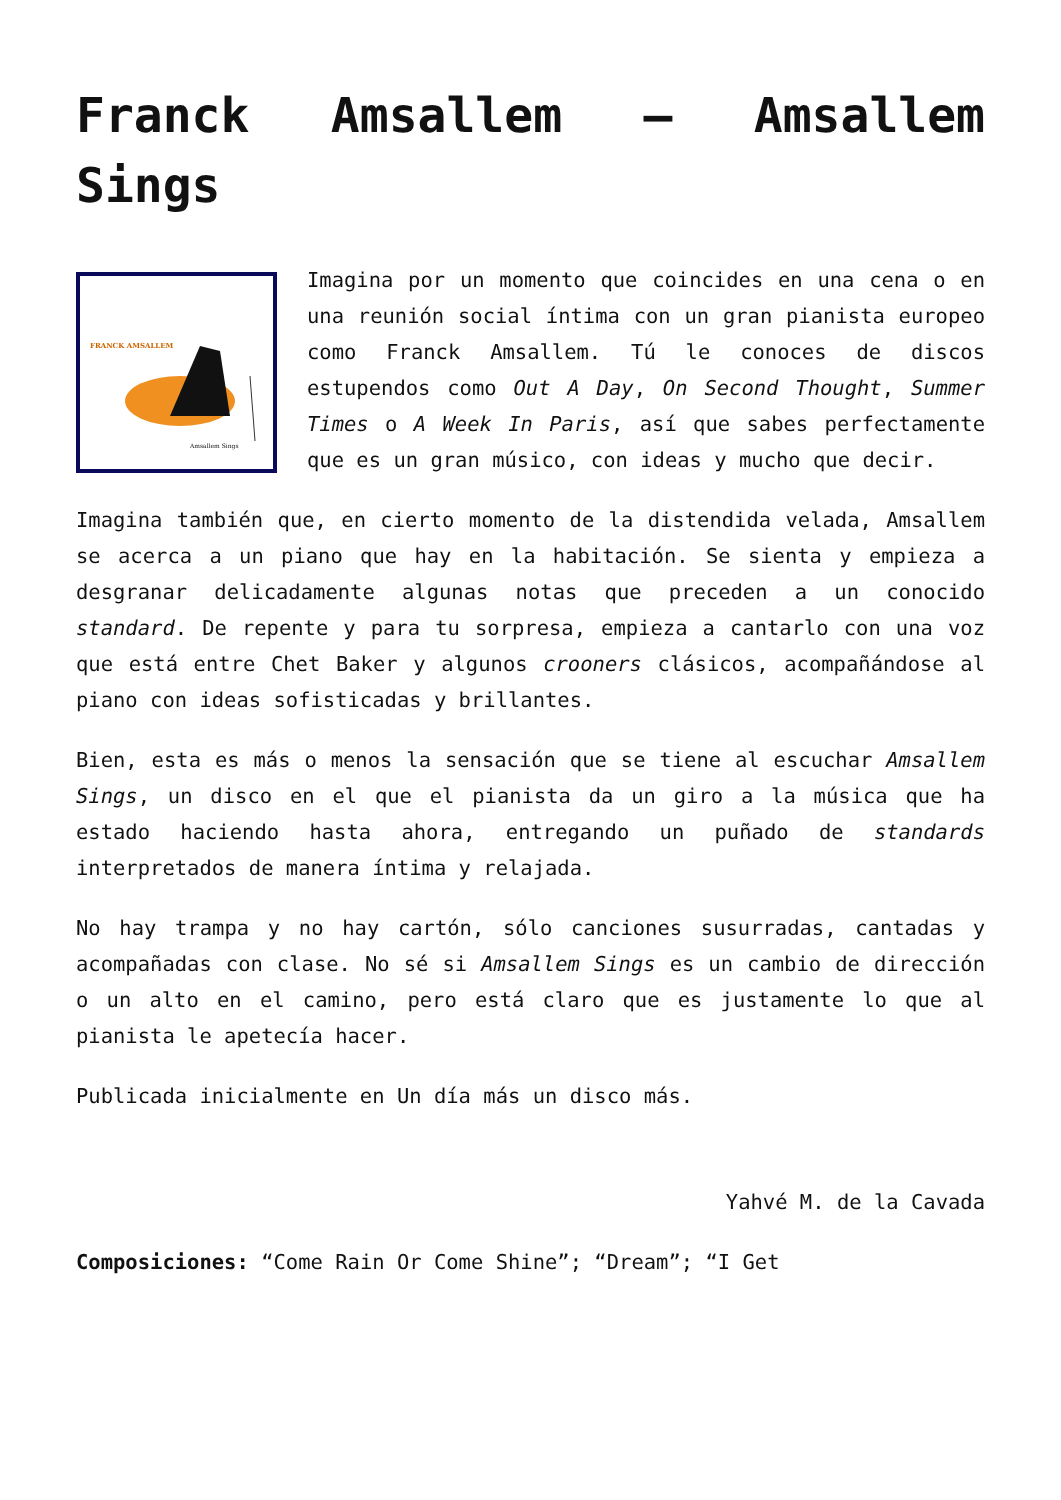Franck Amsallem – Amsallem Sings
FRANCK AMSALLEM
Amsallem Sings
Imagina por un momento que coincides en una cena o en una reunión social íntima con un gran pianista europeo como Franck Amsallem. Tú le conoces de discos estupendos como Out A Day, On Second Thought, Summer Times o A Week In Paris, así que sabes perfectamente que es un gran músico, con ideas y mucho que decir.
Imagina también que, en cierto momento de la distendida velada, Amsallem se acerca a un piano que hay en la habitación. Se sienta y empieza a desgranar delicadamente algunas notas que preceden a un conocido standard. De repente y para tu sorpresa, empieza a cantarlo con una voz que está entre Chet Baker y algunos crooners clásicos, acompañándose al piano con ideas sofisticadas y brillantes.
Bien, esta es más o menos la sensación que se tiene al escuchar Amsallem Sings, un disco en el que el pianista da un giro a la música que ha estado haciendo hasta ahora, entregando un puñado de standards interpretados de manera íntima y relajada.
No hay trampa y no hay cartón, sólo canciones susurradas, cantadas y acompañadas con clase. No sé si Amsallem Sings es un cambio de dirección o un alto en el camino, pero está claro que es justamente lo que al pianista le apetecía hacer.
Publicada inicialmente en Un día más un disco más.
Yahvé M. de la Cavada
Composiciones: “Come Rain Or Come Shine”; “Dream”; “I Get